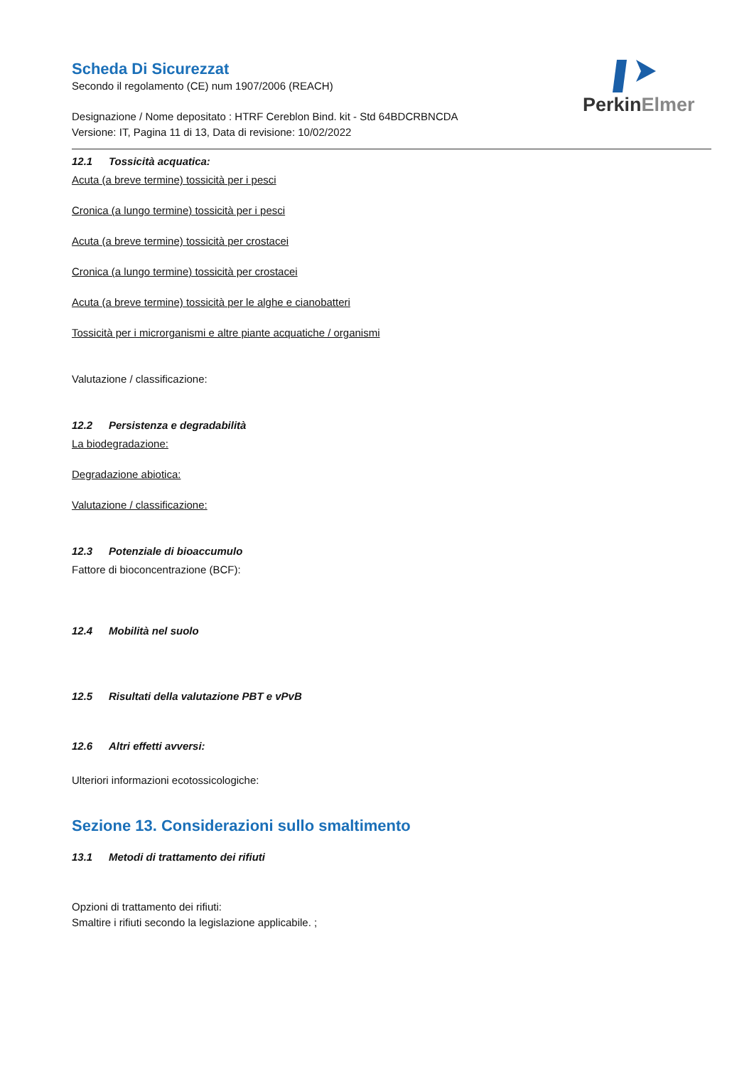PerkinElmer
Scheda Di Sicurezzat
Secondo il regolamento (CE) num 1907/2006 (REACH)
Designazione / Nome depositato : HTRF Cereblon Bind. kit - Std 64BDCRBNCDA
Versione: IT, Pagina 11 di 13, Data di revisione: 10/02/2022
12.1 Tossicità acquatica:
Acuta (a breve termine) tossicità per i pesci
Cronica (a lungo termine) tossicità per i pesci
Acuta (a breve termine) tossicità per crostacei
Cronica (a lungo termine) tossicità per crostacei
Acuta (a breve termine) tossicità per le alghe e cianobatteri
Tossicità per i microrganismi e altre piante acquatiche / organismi
Valutazione / classificazione:
12.2 Persistenza e degradabilità
La biodegradazione:
Degradazione abiotica:
Valutazione / classificazione:
12.3 Potenziale di bioaccumulo
Fattore di bioconcentrazione (BCF):
12.4 Mobilità nel suolo
12.5 Risultati della valutazione PBT e vPvB
12.6 Altri effetti avversi:
Ulteriori informazioni ecotossicologiche:
Sezione 13. Considerazioni sullo smaltimento
13.1 Metodi di trattamento dei rifiuti
Opzioni di trattamento dei rifiuti:
Smaltire i rifiuti secondo la legislazione applicabile. ;